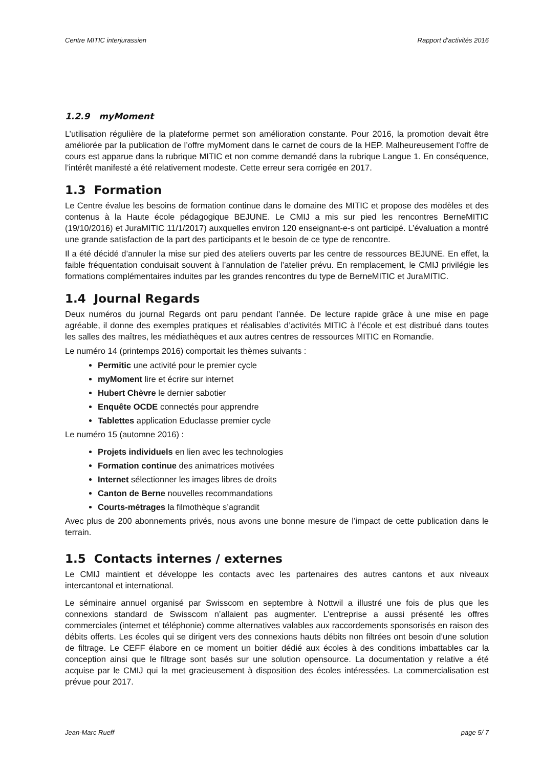Centre MITIC interjurassien Rapport d’activités 2016
1.2.9 myMoment
L’utilisation régulière de la plateforme permet son amélioration constante. Pour 2016, la promotion devait être améliorée par la publication de l’offre myMoment dans le carnet de cours de la HEP. Malheureusement l’offre de cours est apparue dans la rubrique MITIC et non comme demandé dans la rubrique Langue 1. En conséquence, l’intérêt manifesté a été relativement modeste. Cette erreur sera corrigée en 2017.
1.3 Formation
Le Centre évalue les besoins de formation continue dans le domaine des MITIC et propose des modèles et des contenus à la Haute école pédagogique BEJUNE. Le CMIJ a mis sur pied les rencontres BerneMITIC (19/10/2016) et JuraMITIC 11/1/2017) auxquelles environ 120 enseignant-e-s ont participé. L’évaluation a montré une grande satisfaction de la part des participants et le besoin de ce type de rencontre.
Il a été décidé d’annuler la mise sur pied des ateliers ouverts par les centre de ressources BEJUNE. En effet, la faible fréquentation conduisait souvent à l’annulation de l’atelier prévu. En remplacement, le CMIJ privilégie les formations complémentaires induites par les grandes rencontres du type de BerneMITIC et JuraMITIC.
1.4 Journal Regards
Deux numéros du journal Regards ont paru pendant l’année. De lecture rapide grâce à une mise en page agréable, il donne des exemples pratiques et réalisables d’activités MITIC à l’école et est distribué dans toutes les salles des maîtres, les médiathèques et aux autres centres de ressources MITIC en Romandie.
Le numéro 14 (printemps 2016) comportait les thèmes suivants :
Permitic une activité pour le premier cycle
myMoment lire et écrire sur internet
Hubert Chèvre le dernier sabotier
Enquête OCDE connectés pour apprendre
Tablettes application Educlasse premier cycle
Le numéro 15 (automne 2016) :
Projets individuels en lien avec les technologies
Formation continue des animatrices motivées
Internet sélectionner les images libres de droits
Canton de Berne nouvelles recommandations
Courts-métrages la filmothèque s’agrandit
Avec plus de 200 abonnements privés, nous avons une bonne mesure de l’impact de cette publication dans le terrain.
1.5 Contacts internes / externes
Le CMIJ maintient et développe les contacts avec les partenaires des autres cantons et aux niveaux intercantonal et international.
Le séminaire annuel organisé par Swisscom en septembre à Nottwil a illustré une fois de plus que les connexions standard de Swisscom n’allaient pas augmenter. L’entreprise a aussi présenté les offres commerciales (internet et téléphonie) comme alternatives valables aux raccordements sponsorisés en raison des débits offerts. Les écoles qui se dirigent vers des connexions hauts débits non filtrées ont besoin d’une solution de filtrage. Le CEFF élabore en ce moment un boitier dédié aux écoles à des conditions imbattables car la conception ainsi que le filtrage sont basés sur une solution opensource. La documentation y relative a été acquise par le CMIJ qui la met gracieusement à disposition des écoles intéressées. La commercialisation est prévue pour 2017.
Jean-Marc Rueff page 5/ 7